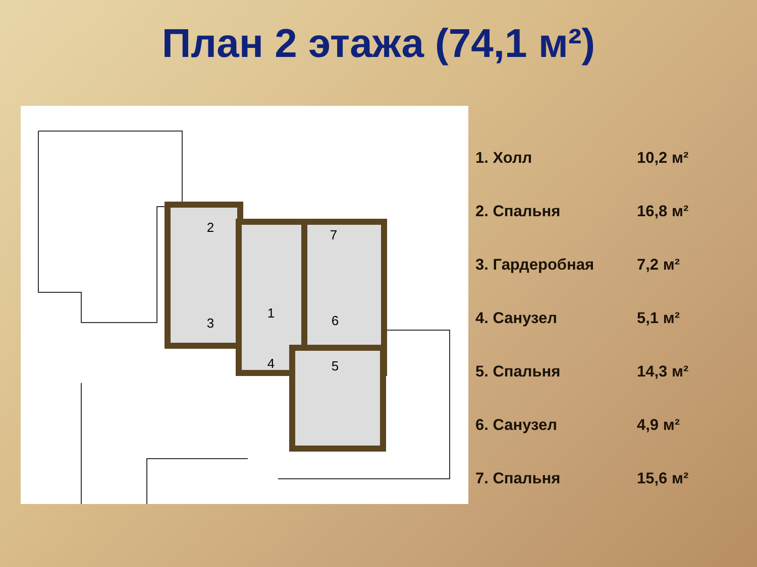План 2 этажа (74,1 м²)
2
7
3
1
6
4
5
| 1. Холл | 10,2 м² |
| 2. Спальня | 16,8 м² |
| 3. Гардеробная | 7,2 м² |
| 4. Санузел | 5,1 м² |
| 5. Спальня | 14,3 м² |
| 6. Санузел | 4,9 м² |
| 7. Спальня | 15,6 м² |